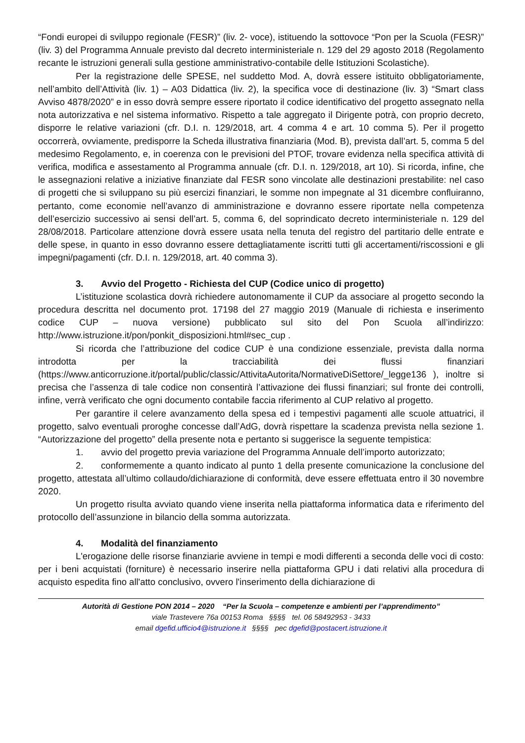“Fondi europei di sviluppo regionale (FESR)” (liv. 2- voce), istituendo la sottovoce “Pon per la Scuola (FESR)” (liv. 3) del Programma Annuale previsto dal decreto interministeriale n. 129 del 29 agosto 2018 (Regolamento recante le istruzioni generali sulla gestione amministrativo-contabile delle Istituzioni Scolastiche).
Per la registrazione delle SPESE, nel suddetto Mod. A, dovrà essere istituito obbligatoriamente, nell’ambito dell’Attività (liv. 1) – A03 Didattica (liv. 2), la specifica voce di destinazione (liv. 3) “Smart class Avviso 4878/2020” e in esso dovrà sempre essere riportato il codice identificativo del progetto assegnato nella nota autorizzativa e nel sistema informativo. Rispetto a tale aggregato il Dirigente potrà, con proprio decreto, disporre le relative variazioni (cfr. D.I. n. 129/2018, art. 4 comma 4 e art. 10 comma 5). Per il progetto occorrerà, ovviamente, predisporre la Scheda illustrativa finanziaria (Mod. B), prevista dall’art. 5, comma 5 del medesimo Regolamento, e, in coerenza con le previsioni del PTOF, trovare evidenza nella specifica attività di verifica, modifica e assestamento al Programma annuale (cfr. D.I. n. 129/2018, art 10). Si ricorda, infine, che le assegnazioni relative a iniziative finanziate dal FESR sono vincolate alle destinazioni prestabilite: nel caso di progetti che si sviluppano su più esercizi finanziari, le somme non impegnate al 31 dicembre confluiranno, pertanto, come economie nell’avanzo di amministrazione e dovranno essere riportate nella competenza dell’esercizio successivo ai sensi dell’art. 5, comma 6, del soprindicato decreto interministeriale n. 129 del 28/08/2018. Particolare attenzione dovrà essere usata nella tenuta del registro del partitario delle entrate e delle spese, in quanto in esso dovranno essere dettagliatamente iscritti tutti gli accertamenti/riscossioni e gli impegni/pagamenti (cfr. D.I. n. 129/2018, art. 40 comma 3).
3. Avvio del Progetto - Richiesta del CUP (Codice unico di progetto)
L’istituzione scolastica dovrà richiedere autonomamente il CUP da associare al progetto secondo la procedura descritta nel documento prot. 17198 del 27 maggio 2019 (Manuale di richiesta e inserimento codice CUP – nuova versione) pubblicato sul sito del Pon Scuola all’indirizzo: http://www.istruzione.it/pon/ponkit_disposizioni.html#sec_cup .
Si ricorda che l’attribuzione del codice CUP è una condizione essenziale, prevista dalla norma introdotta per la tracciabilità dei flussi finanziari (https://www.anticorruzione.it/portal/public/classic/AttivitaAutorita/NormativeDiSettore/_legge136 ), inoltre si precisa che l’assenza di tale codice non consentirà l’attivazione dei flussi finanziari; sul fronte dei controlli, infine, verrà verificato che ogni documento contabile faccia riferimento al CUP relativo al progetto.
Per garantire il celere avanzamento della spesa ed i tempestivi pagamenti alle scuole attuatrici, il progetto, salvo eventuali proroghe concesse dall’AdG, dovrà rispettare la scadenza prevista nella sezione 1. “Autorizzazione del progetto” della presente nota e pertanto si suggerisce la seguente tempistica:
1. avvio del progetto previa variazione del Programma Annuale dell’importo autorizzato;
2. conformemente a quanto indicato al punto 1 della presente comunicazione la conclusione del progetto, attestata all’ultimo collaudo/dichiarazione di conformità, deve essere effettuata entro il 30 novembre 2020.
Un progetto risulta avviato quando viene inserita nella piattaforma informatica data e riferimento del protocollo dell’assunzione in bilancio della somma autorizzata.
4. Modalità del finanziamento
L'erogazione delle risorse finanziarie avviene in tempi e modi differenti a seconda delle voci di costo: per i beni acquistati (forniture) è necessario inserire nella piattaforma GPU i dati relativi alla procedura di acquisto espedita fino all'atto conclusivo, ovvero l'inserimento della dichiarazione di
Autorità di Gestione PON 2014 – 2020 “Per la Scuola – competenze e ambienti per l’apprendimento”
viale Trastevere 76a 00153 Roma §§§§ tel. 06 58492953 - 3433
email dgefid.ufficio4@istruzione.it §§§§ pec dgefid@postacert.istruzione.it